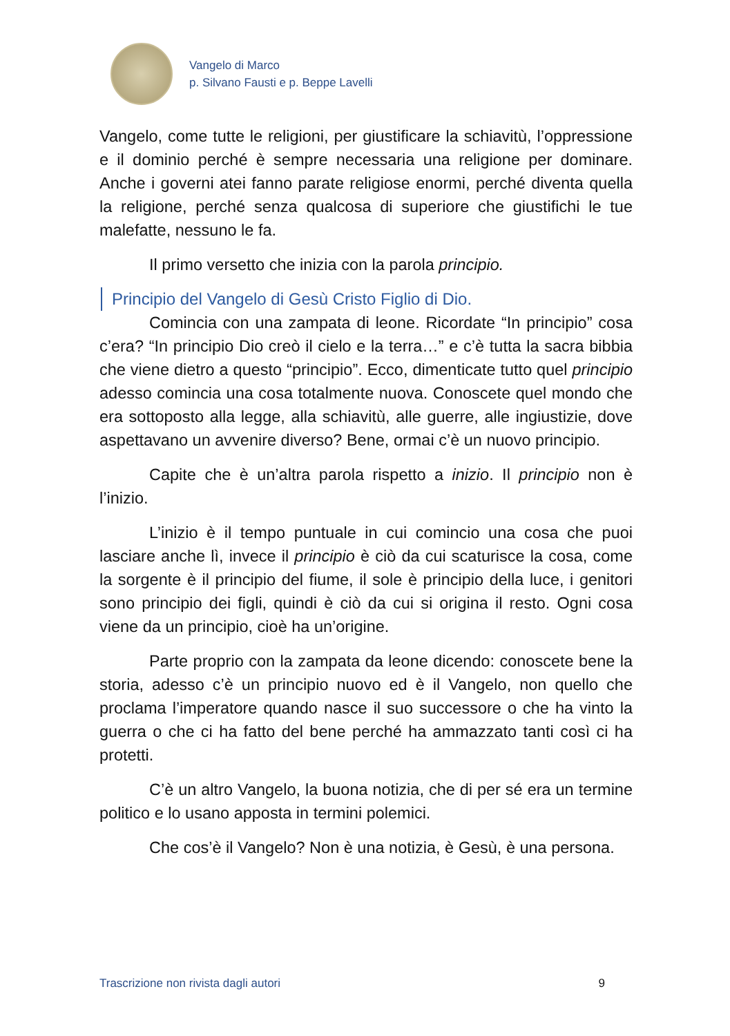Vangelo di Marco
p. Silvano Fausti e p. Beppe Lavelli
Vangelo, come tutte le religioni, per giustificare la schiavitù, l’oppressione e il dominio perché è sempre necessaria una religione per dominare. Anche i governi atei fanno parate religiose enormi, perché diventa quella la religione, perché senza qualcosa di superiore che giustifichi le tue malefatte, nessuno le fa.
Il primo versetto che inizia con la parola principio.
Principio del Vangelo di Gesù Cristo Figlio di Dio.
Comincia con una zampata di leone. Ricordate “In principio” cosa c’era? “In principio Dio creò il cielo e la terra…” e c’è tutta la sacra bibbia che viene dietro a questo “principio”. Ecco, dimenticate tutto quel principio adesso comincia una cosa totalmente nuova. Conoscete quel mondo che era sottoposto alla legge, alla schiavitù, alle guerre, alle ingiustizie, dove aspettavano un avvenire diverso? Bene, ormai c’è un nuovo principio.
Capite che è un’altra parola rispetto a inizio. Il principio non è l’inizio.
L’inizio è il tempo puntuale in cui comincio una cosa che puoi lasciare anche lì, invece il principio è ciò da cui scaturisce la cosa, come la sorgente è il principio del fiume, il sole è principio della luce, i genitori sono principio dei figli, quindi è ciò da cui si origina il resto. Ogni cosa viene da un principio, cioè ha un’origine.
Parte proprio con la zampata da leone dicendo: conoscete bene la storia, adesso c’è un principio nuovo ed è il Vangelo, non quello che proclama l’imperatore quando nasce il suo successore o che ha vinto la guerra o che ci ha fatto del bene perché ha ammazzato tanti così ci ha protetti.
C’è un altro Vangelo, la buona notizia, che di per sé era un termine politico e lo usano apposta in termini polemici.
Che cos’è il Vangelo? Non è una notizia, è Gesù, è una persona.
Trascrizione non rivista dagli autori 9